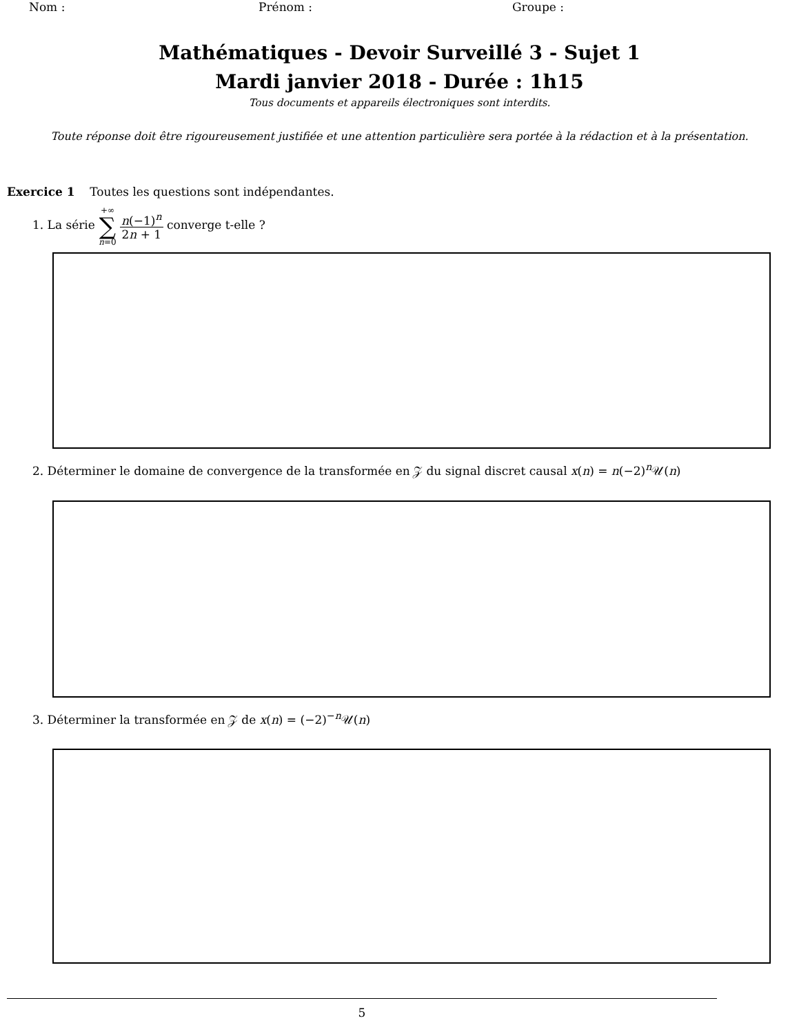Nom : Prénom : Groupe :
Mathématiques - Devoir Surveillé 3 - Sujet 1
Mardi janvier 2018 - Durée : 1h15
Tous documents et appareils électroniques sont interdits.
Toute réponse doit être rigoureusement justifiée et une attention particulière sera portée à la rédaction et à la présentation.
Exercice 1 Toutes les questions sont indépendantes.
1. La série +∞ ∑ n=0 n(−1)<sup>n</sup> 2n + 1 converge t-elle ?
2. Déterminer le domaine de convergence de la transformée en 𝒵 du signal discret causal x(n) = n(−2)<sup>n</sup>𝒰(n)
3. Déterminer la transformée en 𝒵 de x(n) = (−2)<sup>−n</sup>𝒰(n)
5